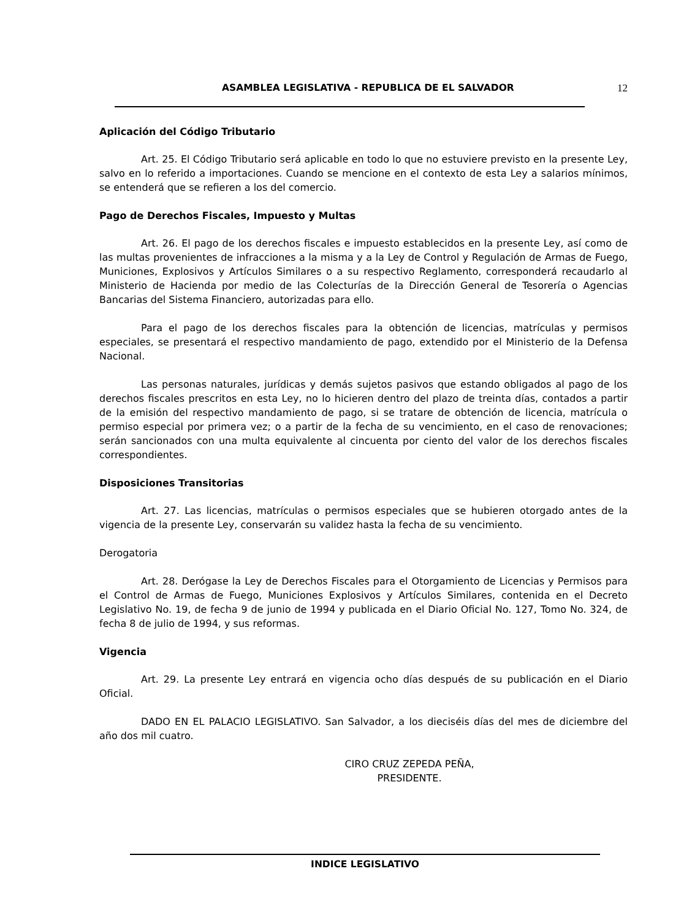ASAMBLEA LEGISLATIVA - REPUBLICA DE EL SALVADOR 12
Aplicación del Código Tributario
Art. 25. El Código Tributario será aplicable en todo lo que no estuviere previsto en la presente Ley, salvo en lo referido a importaciones. Cuando se mencione en el contexto de esta Ley a salarios mínimos, se entenderá que se refieren a los del comercio.
Pago de Derechos Fiscales, Impuesto y Multas
Art. 26. El pago de los derechos fiscales e impuesto establecidos en la presente Ley, así como de las multas provenientes de infracciones a la misma y a la Ley de Control y Regulación de Armas de Fuego, Municiones, Explosivos y Artículos Similares o a su respectivo Reglamento, corresponderá recaudarlo al Ministerio de Hacienda por medio de las Colecturías de la Dirección General de Tesorería o Agencias Bancarias del Sistema Financiero, autorizadas para ello.
Para el pago de los derechos fiscales para la obtención de licencias, matrículas y permisos especiales, se presentará el respectivo mandamiento de pago, extendido por el Ministerio de la Defensa Nacional.
Las personas naturales, jurídicas y demás sujetos pasivos que estando obligados al pago de los derechos fiscales prescritos en esta Ley, no lo hicieren dentro del plazo de treinta días, contados a partir de la emisión del respectivo mandamiento de pago, si se tratare de obtención de licencia, matrícula o permiso especial por primera vez; o a partir de la fecha de su vencimiento, en el caso de renovaciones; serán sancionados con una multa equivalente al cincuenta por ciento del valor de los derechos fiscales correspondientes.
Disposiciones Transitorias
Art. 27. Las licencias, matrículas o permisos especiales que se hubieren otorgado antes de la vigencia de la presente Ley, conservarán su validez hasta la fecha de su vencimiento.
Derogatoria
Art. 28. Derógase la Ley de Derechos Fiscales para el Otorgamiento de Licencias y Permisos para el Control de Armas de Fuego, Municiones Explosivos y Artículos Similares, contenida en el Decreto Legislativo No. 19, de fecha 9 de junio de 1994 y publicada en el Diario Oficial No. 127, Tomo No. 324, de fecha 8 de julio de 1994, y sus reformas.
Vigencia
Art. 29. La presente Ley entrará en vigencia ocho días después de su publicación en el Diario Oficial.
DADO EN EL PALACIO LEGISLATIVO. San Salvador, a los dieciséis días del mes de diciembre del año dos mil cuatro.
CIRO CRUZ ZEPEDA PEÑA,
PRESIDENTE.
INDICE LEGISLATIVO